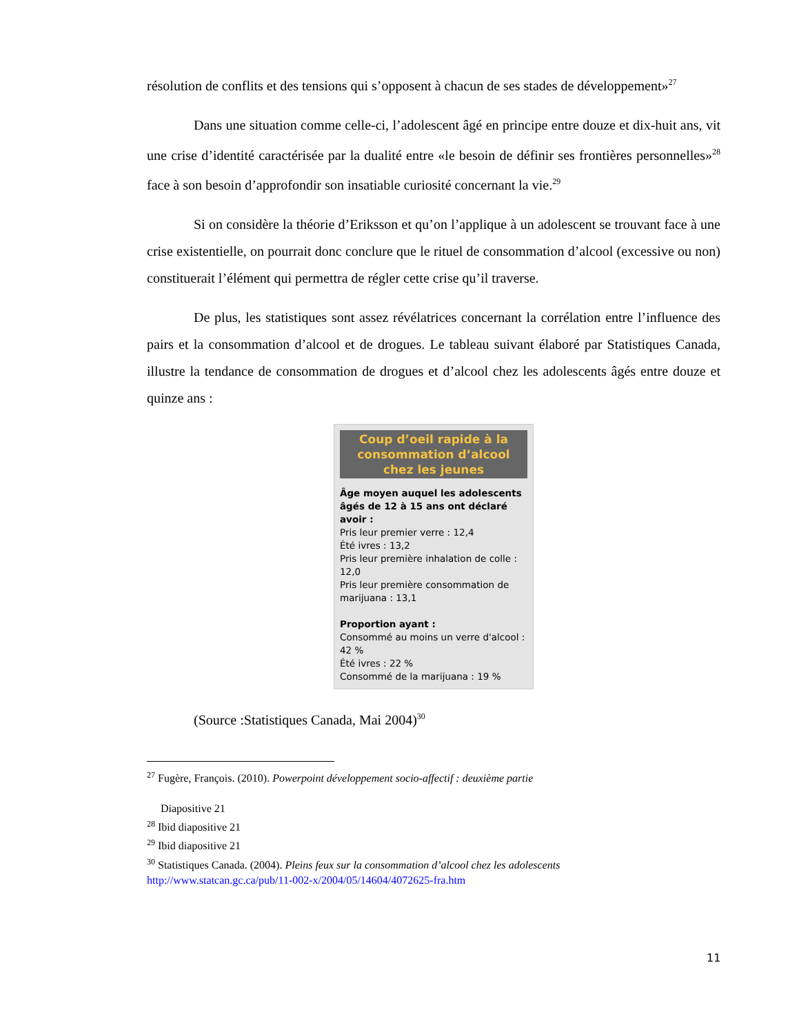résolution de conflits et des tensions qui s’opposent à chacun de ses stades de développement»<sup>27</sup>
Dans une situation comme celle-ci, l’adolescent âgé en principe entre douze et dix-huit ans, vit une crise d’identité caractérisée par la dualité entre «le besoin de définir ses frontières personnelles»<sup>28</sup> face à son besoin d’approfondir son insatiable curiosité concernant la vie.<sup>29</sup>
Si on considère la théorie d’Eriksson et qu’on l’applique à un adolescent se trouvant face à une crise existentielle, on pourrait donc conclure que le rituel de consommation d’alcool (excessive ou non) constituerait l’élément qui permettra de régler cette crise qu’il traverse.
De plus, les statistiques sont assez révélatrices concernant la corrélation entre l’influence des pairs et la consommation d’alcool et de drogues. Le tableau suivant élaboré par Statistiques Canada, illustre la tendance de consommation de drogues et d’alcool chez les adolescents âgés entre douze et quinze ans :
Coup d’oeil rapide à la consommation d’alcool chez les jeunes
Âge moyen auquel les adolescents âgés de 12 à 15 ans ont déclaré avoir :
Pris leur premier verre : 12,4
Été ivres : 13,2
Pris leur première inhalation de colle : 12,0
Pris leur première consommation de marijuana : 13,1
Proportion ayant :
Consommé au moins un verre d'alcool : 42 %
Été ivres : 22 %
Consommé de la marijuana : 19 %
(Source :Statistiques Canada, Mai 2004)<sup>30</sup>
<sup>27</sup> Fugère, François. (2010). Powerpoint développement socio-affectif : deuxième partie
Diapositive 21
<sup>28</sup> Ibid diapositive 21
<sup>29</sup> Ibid diapositive 21
<sup>30</sup> Statistiques Canada. (2004). Pleins feux sur la consommation d’alcool chez les adolescents
http://www.statcan.gc.ca/pub/11-002-x/2004/05/14604/4072625-fra.htm
11